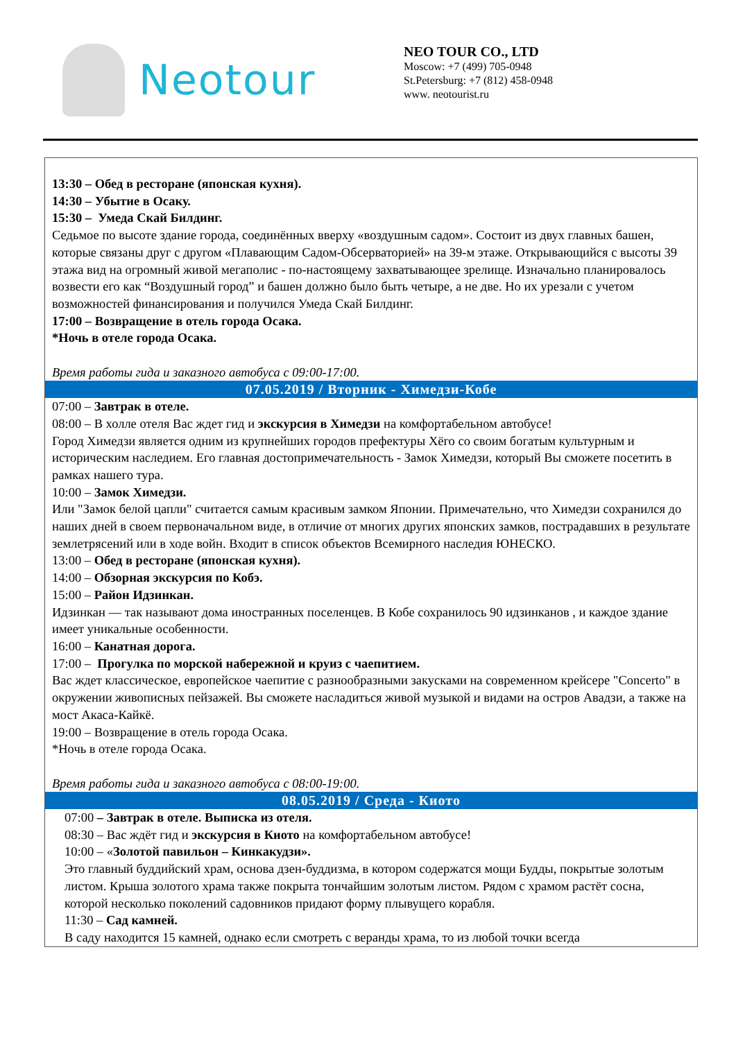Neotour
NEO TOUR CO., LTD
Moscow: +7 (499) 705-0948
St.Petersburg: +7 (812) 458-0948
www. neotourist.ru
| 13:30 – Обед в ресторане (японская кухня). 14:30 – Убытие в Осаку. 15:30 – Умеда Скай Билдинг. Седьмое по высоте здание города, соединённых вверху «воздушным садом». Состоит из двух главных башен, которые связаны друг с другом «Плавающим Садом-Обсерваторией» на 39-м этаже. Открывающийся с высоты 39 этажа вид на огромный живой мегаполис - по-настоящему захватывающее зрелище. Изначально планировалось возвести его как “Воздушный город” и башен должно было быть четыре, а не две. Но их урезали с учетом возможностей финансирования и получился Умеда Скай Билдинг. 17:00 – Возвращение в отель города Осака. *Ночь в отеле города Осака. Время работы гида и заказного автобуса с 09:00-17:00. |
| 07.05.2019 / Вторник - Химедзи-Кобе |
| 07:00 – Завтрак в отеле. 08:00 – В холле отеля Вас ждет гид и экскурсия в Химедзи на комфортабельном автобусе! Город Химедзи является одним из крупнейших городов префектуры Хёго со своим богатым культурным и историческим наследием. Его главная достопримечательность - Замок Химедзи, который Вы сможете посетить в рамках нашего тура. 10:00 – Замок Химедзи. Или "Замок белой цапли" считается самым красивым замком Японии. Примечательно, что Химедзи сохранился до наших дней в своем первоначальном виде, в отличие от многих других японских замков, пострадавших в результате землетрясений или в ходе войн. Входит в список объектов Всемирного наследия ЮНЕСКО. 13:00 – Обед в ресторане (японская кухня). 14:00 – Обзорная экскурсия по Кобэ. 15:00 – Район Идзинкан. Идзинкан — так называют дома иностранных поселенцев. В Кобе сохранилось 90 идзинканов , и каждое здание имеет уникальные особенности. 16:00 – Канатная дорога. 17:00 – Прогулка по морской набережной и круиз с чаепитием. Вас ждет классическое, европейское чаепитие с разнообразными закусками на современном крейсере "Concerto" в окружении живописных пейзажей. Вы сможете насладиться живой музыкой и видами на остров Авадзи, а также на мост Акаса-Кайкё. 19:00 – Возвращение в отель города Осака. *Ночь в отеле города Осака. Время работы гида и заказного автобуса с 08:00-19:00. |
| 08.05.2019 / Среда - Киото |
| 07:00 – Завтрак в отеле. Выписка из отеля. 08:30 – Вас ждёт гид и экскурсия в Киото на комфортабельном автобусе! 10:00 – « Золотой павильон – Кинкакудзи». Это главный буддийский храм, основа дзен-буддизма, в котором содержатся мощи Будды, покрытые золотым листом. Крыша золотого храма также покрыта тончайшим золотым листом. Рядом с храмом растёт сосна, которой несколько поколений садовников придают форму плывущего корабля. 11:30 – Сад камней. В саду находится 15 камней, однако если смотреть с веранды храма, то из любой точки всегда |